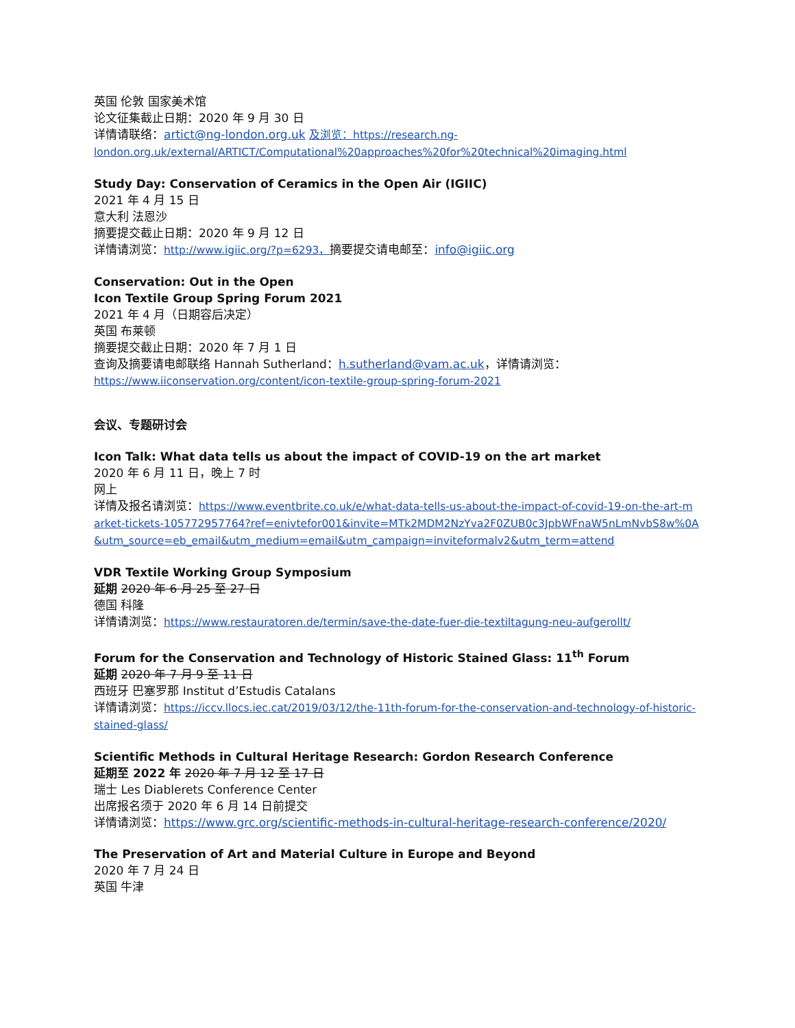英国 伦敦 国家美术馆
论文征集截止日期：2020 年 9 月 30 日
详情请联络：artict@ng-london.org.uk 及浏览：https://research.ng-london.org.uk/external/ARTICT/Computational%20approaches%20for%20technical%20imaging.html
Study Day: Conservation of Ceramics in the Open Air (IGIIC)
2021 年 4 月 15 日
意大利 法恩沙
摘要提交截止日期：2020 年 9 月 12 日
详情请浏览：http://www.igiic.org/?p=6293，摘要提交请电邮至：info@igiic.org
Conservation: Out in the Open
Icon Textile Group Spring Forum 2021
2021 年 4 月（日期容后决定）
英国 布莱顿
摘要提交截止日期：2020 年 7 月 1 日
查询及摘要请电邮联络 Hannah Sutherland：h.sutherland@vam.ac.uk，详情请浏览：
https://www.iiconservation.org/content/icon-textile-group-spring-forum-2021
会议、专题研讨会
Icon Talk: What data tells us about the impact of COVID-19 on the art market
2020 年 6 月 11 日，晚上 7 时
网上
详情及报名请浏览：https://www.eventbrite.co.uk/e/what-data-tells-us-about-the-impact-of-covid-19-on-the-art-market-tickets-105772957764?ref=enivtefor001&invite=MTk2MDM2NzYva2F0ZUB0c3JpbWFnaW5nLmNvbS8w%0A&utm_source=eb_email&utm_medium=email&utm_campaign=inviteformalv2&utm_term=attend
VDR Textile Working Group Symposium
延期 2020 年 6 月 25 至 27 日
德国 科隆
详情请浏览：https://www.restauratoren.de/termin/save-the-date-fuer-die-textiltagung-neu-aufgerollt/
Forum for the Conservation and Technology of Historic Stained Glass: 11<sup>th</sup> Forum
延期 2020 年 7 月 9 至 11 日
西班牙 巴塞罗那 Institut d’Estudis Catalans
详情请浏览：https://iccv.llocs.iec.cat/2019/03/12/the-11th-forum-for-the-conservation-and-technology-of-historic-stained-glass/
Scientific Methods in Cultural Heritage Research: Gordon Research Conference
延期至 2022 年 2020 年 7 月 12 至 17 日
瑞士 Les Diablerets Conference Center
出席报名须于 2020 年 6 月 14 日前提交
详情请浏览：https://www.grc.org/scientific-methods-in-cultural-heritage-research-conference/2020/
The Preservation of Art and Material Culture in Europe and Beyond
2020 年 7 月 24 日
英国 牛津